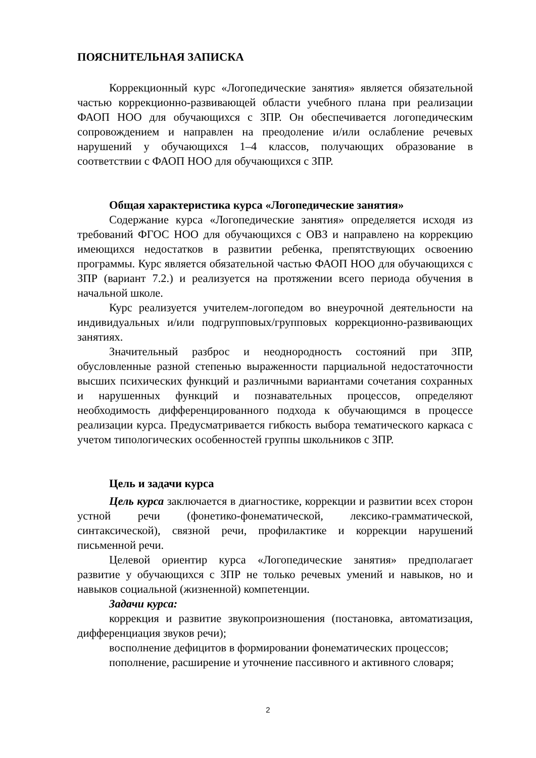ПОЯСНИТЕЛЬНАЯ ЗАПИСКА
Коррекционный курс «Логопедические занятия» является обязательной частью коррекционно-развивающей области учебного плана при реализации ФАОП НОО для обучающихся с ЗПР. Он обеспечивается логопедическим сопровождением и направлен на преодоление и/или ослабление речевых нарушений у обучающихся 1–4 классов, получающих образование в соответствии с ФАОП НОО для обучающихся с ЗПР.
Общая характеристика курса «Логопедические занятия»
Содержание курса «Логопедические занятия» определяется исходя из требований ФГОС НОО для обучающихся с ОВЗ и направлено на коррекцию имеющихся недостатков в развитии ребенка, препятствующих освоению программы. Курс является обязательной частью ФАОП НОО для обучающихся с ЗПР (вариант 7.2.) и реализуется на протяжении всего периода обучения в начальной школе.
Курс реализуется учителем-логопедом во внеурочной деятельности на индивидуальных и/или подгрупповых/групповых коррекционно-развивающих занятиях.
Значительный разброс и неоднородность состояний при ЗПР, обусловленные разной степенью выраженности парциальной недостаточности высших психических функций и различными вариантами сочетания сохранных и нарушенных функций и познавательных процессов, определяют необходимость дифференцированного подхода к обучающимся в процессе реализации курса. Предусматривается гибкость выбора тематического каркаса с учетом типологических особенностей группы школьников с ЗПР.
Цель и задачи курса
Цель курса заключается в диагностике, коррекции и развитии всех сторон устной речи (фонетико-фонематической, лексико-грамматической, синтаксической), связной речи, профилактике и коррекции нарушений письменной речи.
Целевой ориентир курса «Логопедические занятия» предполагает развитие у обучающихся с ЗПР не только речевых умений и навыков, но и навыков социальной (жизненной) компетенции.
Задачи курса:
коррекция и развитие звукопроизношения (постановка, автоматизация, дифференциация звуков речи);
восполнение дефицитов в формировании фонематических процессов;
пополнение, расширение и уточнение пассивного и активного словаря;
2